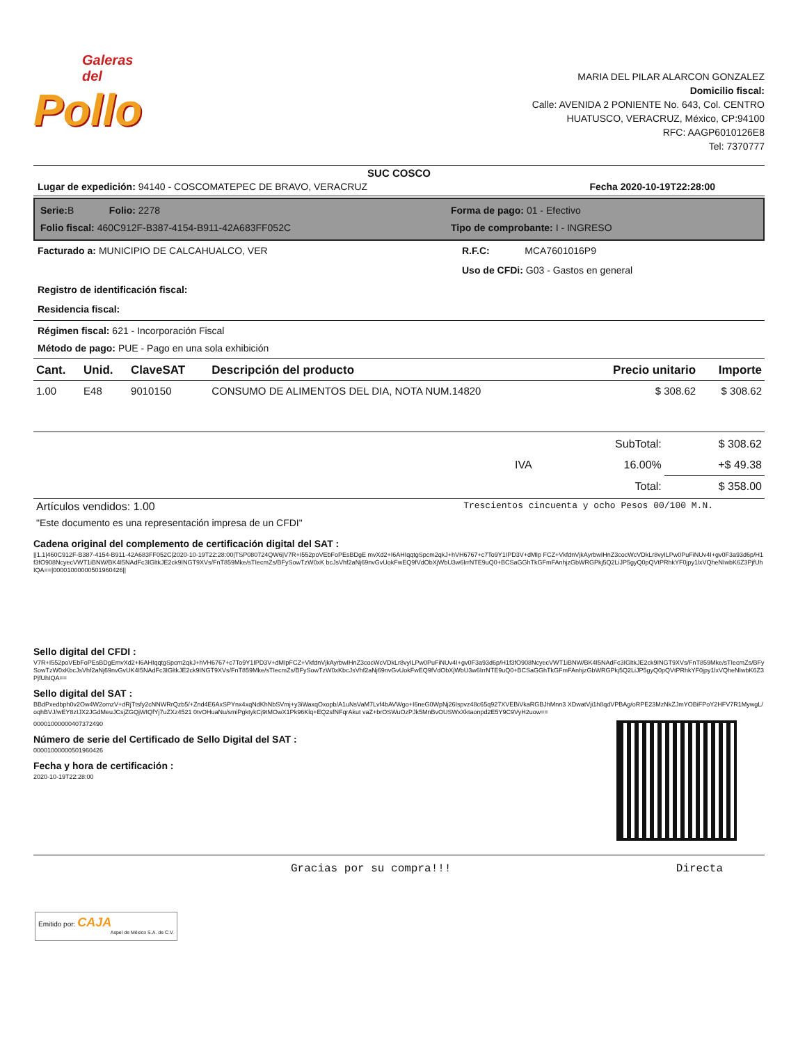Galeras del
Pollo
MARIA DEL PILAR ALARCON GONZALEZ
Domicilio fiscal:
Calle: AVENIDA 2 PONIENTE No. 643, Col. CENTRO
HUATUSCO, VERACRUZ, México, CP:94100
RFC: AAGP6010126E8
Tel: 7370777
SUC COSCO
Lugar de expedición: 94140 - COSCOMATEPEC DE BRAVO, VERACRUZ Fecha 2020-10-19T22:28:00
Serie: B Folio: 2278
Forma de pago: 01 - Efectivo
Folio fiscal: 460C912F-B387-4154-B911-42A683FF052C
Tipo de comprobante: I - INGRESO
Facturado a: MUNICIPIO DE CALCAHUALCO, VER
Registro de identificación fiscal:
Residencia fiscal:
R.F.C: MCA7601016P9
Uso de CFDi: G03 - Gastos en general
Régimen fiscal: 621 - Incorporación Fiscal
Método de pago: PUE - Pago en una sola exhibición
| Cant. | Unid. | ClaveSAT | Descripción del producto | Precio unitario | Importe |
| --- | --- | --- | --- | --- | --- |
| 1.00 | E48 | 9010150 | CONSUMO DE ALIMENTOS DEL DIA, NOTA NUM.14820 | $ 308.62 | $ 308.62 |
| | | SubTotal: | $ 308.62 |
| | IVA | 16.00% | +$ 49.38 |
| | | Total: | $ 358.00 |
Artículos vendidos: 1.00 Trescientos cincuenta y ocho Pesos 00/100 M.N.
"Este documento es una representación impresa de un CFDI"
Cadena original del complemento de certificación digital del SAT :
||1.1|460C912F-B387-4154-B911-42A683FF052C|2020-10-19T22:28:00|TSP080724QW6|V7R+I552poVEbFoPEsBDgE mvXd2+I6AHIqqtgSpcm2qkJ+hVH6767+c7To9Y1IPD3V+dMIp FCZ+VkfdnVjkAyrbwIHnZ3cocWcVDkLr8vyILPw0PuFiNUv4I+gv0F3a93d6p/H1f3fO908NcyecVWT1iBNW/BK4I5NAdFc3IGltkJE2ck9INGT9XVs/FnT859Mke/sTIecmZs/BFySowTzW0xK bcJsVhf2aNj69nvGvUokFwEQ9fVdObXjWbU3w6IrrNTE9uQ0+BCSaGGhTkGFmFAnhjzGbWRGPkj5Q2LiJP5gyQ0pQVtPRhkYF0jpy1lxVQheNIwbK6Z3PjfUhIQA==|00001000000501960426||
Sello digital del CFDI :
V7R+I552poVEbFoPEsBDgEmvXd2+I6AHIqqtgSpcm2qkJ+hVH6767+c7To9Y1IPD3V+dMIpFCZ+VkfdnVjkAyrbwIHnZ3cocWcVDkLr8vyILPw0PuFiNUv4I+gv0F3a93d6p/H1f3fO908NcyecVWT1iBNW/BK4I5NAdFc3IGltkJE2ck9INGT9XVs/FnT859Mke/sTIecmZs/BFySowTzW0xKbcJsVhf2aNj69nvGvUK4I5NAdFc3IGltkJE2ck9INGT9XVs/FnT859Mke/sTIecmZs/BFySowTzW0xKbcJsVhf2aNj69nvGvUokFwEQ9fVdObXjWbU3w6IrrNTE9uQ0+BCSaGGhTkGFmFAnhjzGbWRGPkj5Q2LiJP5gyQ0pQVtPRhkYF0jpy1lxVQheNIwbK6Z3PjfUhIQA==
Sello digital del SAT :
BBdPxedbph0v2Ow4W2omzV+dRjTtsfy2cNNWRrQzb5/+Znd4E6AxSPYnx4xqNdKhNbSVmj+y3iWaxqOxopb/A1uNsVaM7Lvf4bAVWgo+I6neG0WpNj26Ispvz48c65q927XVEBiVkaRGBJhMnn3 XDwatVji1h8qdVPBAg/oRPE23MzNkZJmYOBiFPoY2HFV7R1MywgL/oqhBVJ/wEY8zIJX2JGdMeuJCsjZGQjWIQfYj7uZXz4521 0tvOHuaNu/smiPgktykCj9tMOwX1Pk96Klq+EQ2sfNFqrAkut vaZ+brOSWuOzPJk5MnBvOUSWxXktaonpd2E5Y9C9VyH2uow==
00001000000407372490
Número de serie del Certificado de Sello Digital del SAT :
00001000000501960426
Fecha y hora de certificación :
2020-10-19T22:28:00
Gracias por su compra!!! Directa
Emitido por: CAJA
Aspel de México S.A. de C.V.